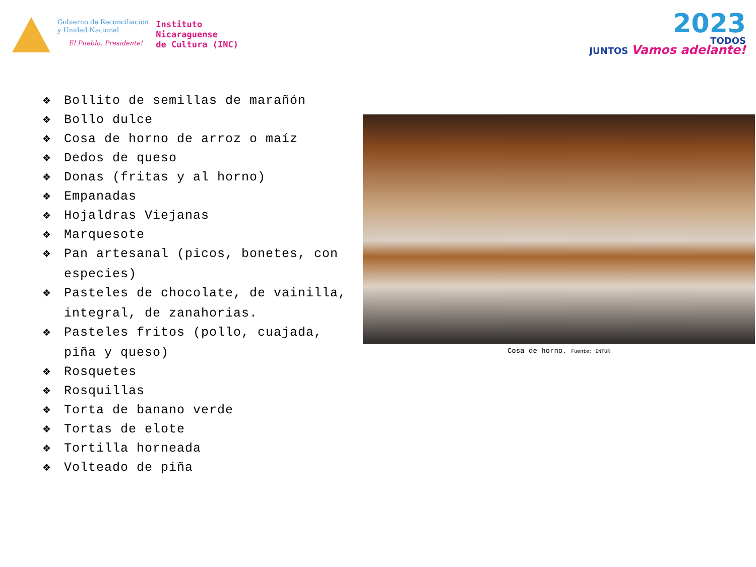Gobierno de Reconciliación
y Unidad Nacional
El Pueblo, Presidente!
Instituto
Nicaraguense
de Cultura (INC)
2023
TODOS
JUNTOS Vamos adelante!
❖ Bollito de semillas de marañón
❖ Bollo dulce
❖ Cosa de horno de arroz o maíz
❖ Dedos de queso
❖ Donas (fritas y al horno)
❖ Empanadas
❖ Hojaldras Viejanas
❖ Marquesote
❖ Pan artesanal (picos, bonetes, con especies)
❖ Pasteles de chocolate, de vainilla, integral, de zanahorias.
❖ Pasteles fritos (pollo, cuajada, piña y queso)
❖ Rosquetes
❖ Rosquillas
❖ Torta de banano verde
❖ Tortas de elote
❖ Tortilla horneada
❖ Volteado de piña
Cosa de horno. Fuente: INTUR